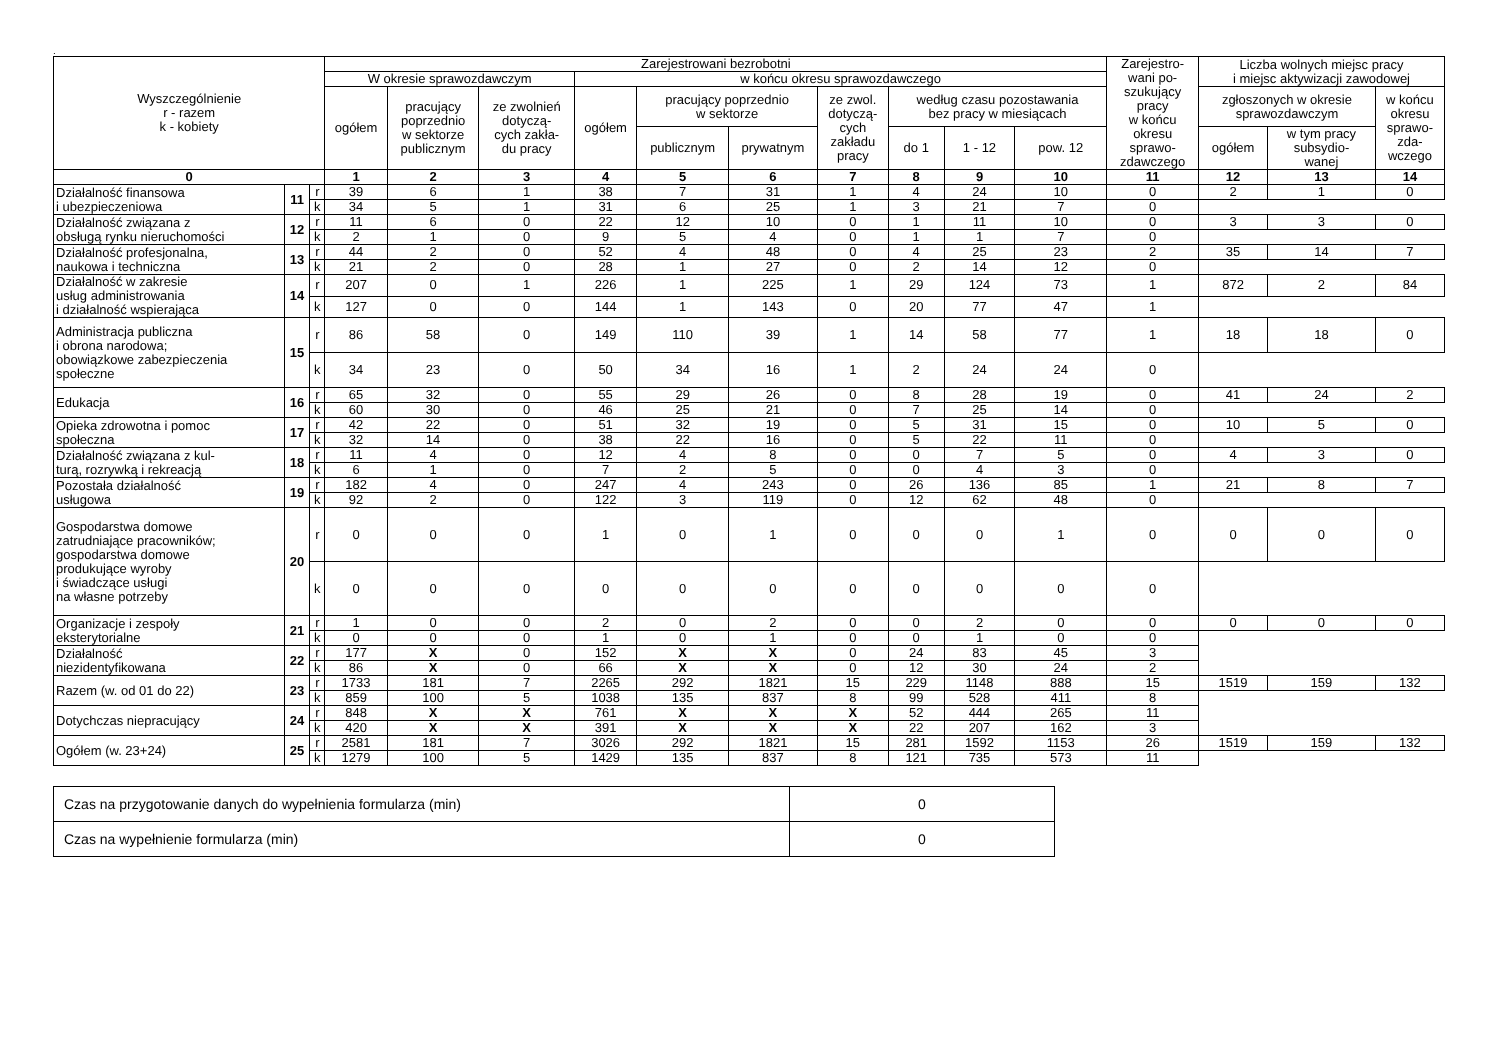.
| Wyszczególnienie r - razem k - kobiety | | | Zarejestrowani bezrobotni | | | | | | | | | | Zarejestro- wani po- szukujący pracy w końcu okresu sprawo- zdawczego | Liczba wolnych miejsc pracy i miejsc aktywizacji zawodowej | | |
| --- | --- | --- | --- | --- | --- | --- | --- | --- | --- | --- | --- | --- | --- | --- | --- | --- |
| | | | W okresie sprawozdawczym | | | w końcu okresu sprawozdawczego | | | | | | | | | | |
| | | | ogółem | pracujący poprzednio w sektorze publicznym | ze zwolnień dotyczą- cych zakła- du pracy | ogółem | pracujący poprzednio w sektorze | | ze zwol. dotyczą- cych zakładu pracy | według czasu pozostawania bez pracy w miesiącach | | | | zgłoszonych w okresie sprawozdawczym | | w końcu okresu sprawo- zda- wczego |
| | | | | | | | publicznym | prywatnym | | do 1 | 1 - 12 | pow. 12 | | ogółem | w tym pracy subsydio- wanej | |
| 0 | | | 1 | 2 | 3 | 4 | 5 | 6 | 7 | 8 | 9 | 10 | 11 | 12 | 13 | 14 |
| Działalność finansowa i ubezpieczeniowa | 11 | r | 39 | 6 | 1 | 38 | 7 | 31 | 1 | 4 | 24 | 10 | 0 | 2 | 1 | 0 |
| | | k | 34 | 5 | 1 | 31 | 6 | 25 | 1 | 3 | 21 | 7 | 0 | | | |
| Działalność związana z obsługą rynku nieruchomości | 12 | r | 11 | 6 | 0 | 22 | 12 | 10 | 0 | 1 | 11 | 10 | 0 | 3 | 3 | 0 |
| | | k | 2 | 1 | 0 | 9 | 5 | 4 | 0 | 1 | 1 | 7 | 0 | | | |
| Działalność profesjonalna, naukowa i techniczna | 13 | r | 44 | 2 | 0 | 52 | 4 | 48 | 0 | 4 | 25 | 23 | 2 | 35 | 14 | 7 |
| | | k | 21 | 2 | 0 | 28 | 1 | 27 | 0 | 2 | 14 | 12 | 0 | | | |
| Działalność w zakresie usług administrowania i działalność wspierająca | 14 | r | 207 | 0 | 1 | 226 | 1 | 225 | 1 | 29 | 124 | 73 | 1 | 872 | 2 | 84 |
| | | k | 127 | 0 | 0 | 144 | 1 | 143 | 0 | 20 | 77 | 47 | 1 | | | |
| Administracja publiczna i obrona narodowa; obowiązkowe zabezpieczenia społeczne | 15 | r | 86 | 58 | 0 | 149 | 110 | 39 | 1 | 14 | 58 | 77 | 1 | 18 | 18 | 0 |
| | | k | 34 | 23 | 0 | 50 | 34 | 16 | 1 | 2 | 24 | 24 | 0 | | | |
| Edukacja | 16 | r | 65 | 32 | 0 | 55 | 29 | 26 | 0 | 8 | 28 | 19 | 0 | 41 | 24 | 2 |
| | | k | 60 | 30 | 0 | 46 | 25 | 21 | 0 | 7 | 25 | 14 | 0 | | | |
| Opieka zdrowotna i pomoc społeczna | 17 | r | 42 | 22 | 0 | 51 | 32 | 19 | 0 | 5 | 31 | 15 | 0 | 10 | 5 | 0 |
| | | k | 32 | 14 | 0 | 38 | 22 | 16 | 0 | 5 | 22 | 11 | 0 | | | |
| Działalność związana z kul- turą, rozrywką i rekreacją | 18 | r | 11 | 4 | 0 | 12 | 4 | 8 | 0 | 0 | 7 | 5 | 0 | 4 | 3 | 0 |
| | | k | 6 | 1 | 0 | 7 | 2 | 5 | 0 | 0 | 4 | 3 | 0 | | | |
| Pozostała działalność usługowa | 19 | r | 182 | 4 | 0 | 247 | 4 | 243 | 0 | 26 | 136 | 85 | 1 | 21 | 8 | 7 |
| | | k | 92 | 2 | 0 | 122 | 3 | 119 | 0 | 12 | 62 | 48 | 0 | | | |
| Gospodarstwa domowe zatrudniające pracowników; gospodarstwa domowe produkujące wyroby i świadczące usługi na własne potrzeby | 20 | r | 0 | 0 | 0 | 1 | 0 | 1 | 0 | 0 | 0 | 1 | 0 | 0 | 0 | 0 |
| | | k | 0 | 0 | 0 | 0 | 0 | 0 | 0 | 0 | 0 | 0 | 0 | | | |
| Organizacje i zespoły eksterytorialne | 21 | r | 1 | 0 | 0 | 2 | 0 | 2 | 0 | 0 | 2 | 0 | 0 | 0 | 0 | 0 |
| | | k | 0 | 0 | 0 | 1 | 0 | 1 | 0 | 0 | 1 | 0 | 0 | | | |
| Działalność niezidentyfikowana | 22 | r | 177 | X | 0 | 152 | X | X | 0 | 24 | 83 | 45 | 3 | | | |
| | | k | 86 | X | 0 | 66 | X | X | 0 | 12 | 30 | 24 | 2 | | | |
| Razem (w. od 01 do 22) | 23 | r | 1733 | 181 | 7 | 2265 | 292 | 1821 | 15 | 229 | 1148 | 888 | 15 | 1519 | 159 | 132 |
| | | k | 859 | 100 | 5 | 1038 | 135 | 837 | 8 | 99 | 528 | 411 | 8 | | | |
| Dotychczas niepracujący | 24 | r | 848 | X | X | 761 | X | X | X | 52 | 444 | 265 | 11 | | | |
| | | k | 420 | X | X | 391 | X | X | X | 22 | 207 | 162 | 3 | | | |
| Ogółem (w. 23+24) | 25 | r | 2581 | 181 | 7 | 3026 | 292 | 1821 | 15 | 281 | 1592 | 1153 | 26 | 1519 | 159 | 132 |
| | | k | 1279 | 100 | 5 | 1429 | 135 | 837 | 8 | 121 | 735 | 573 | 11 | | | |
| Czas na przygotowanie danych do wypełnienia formularza (min) | 0 |
| Czas na wypełnienie formularza (min) | 0 |